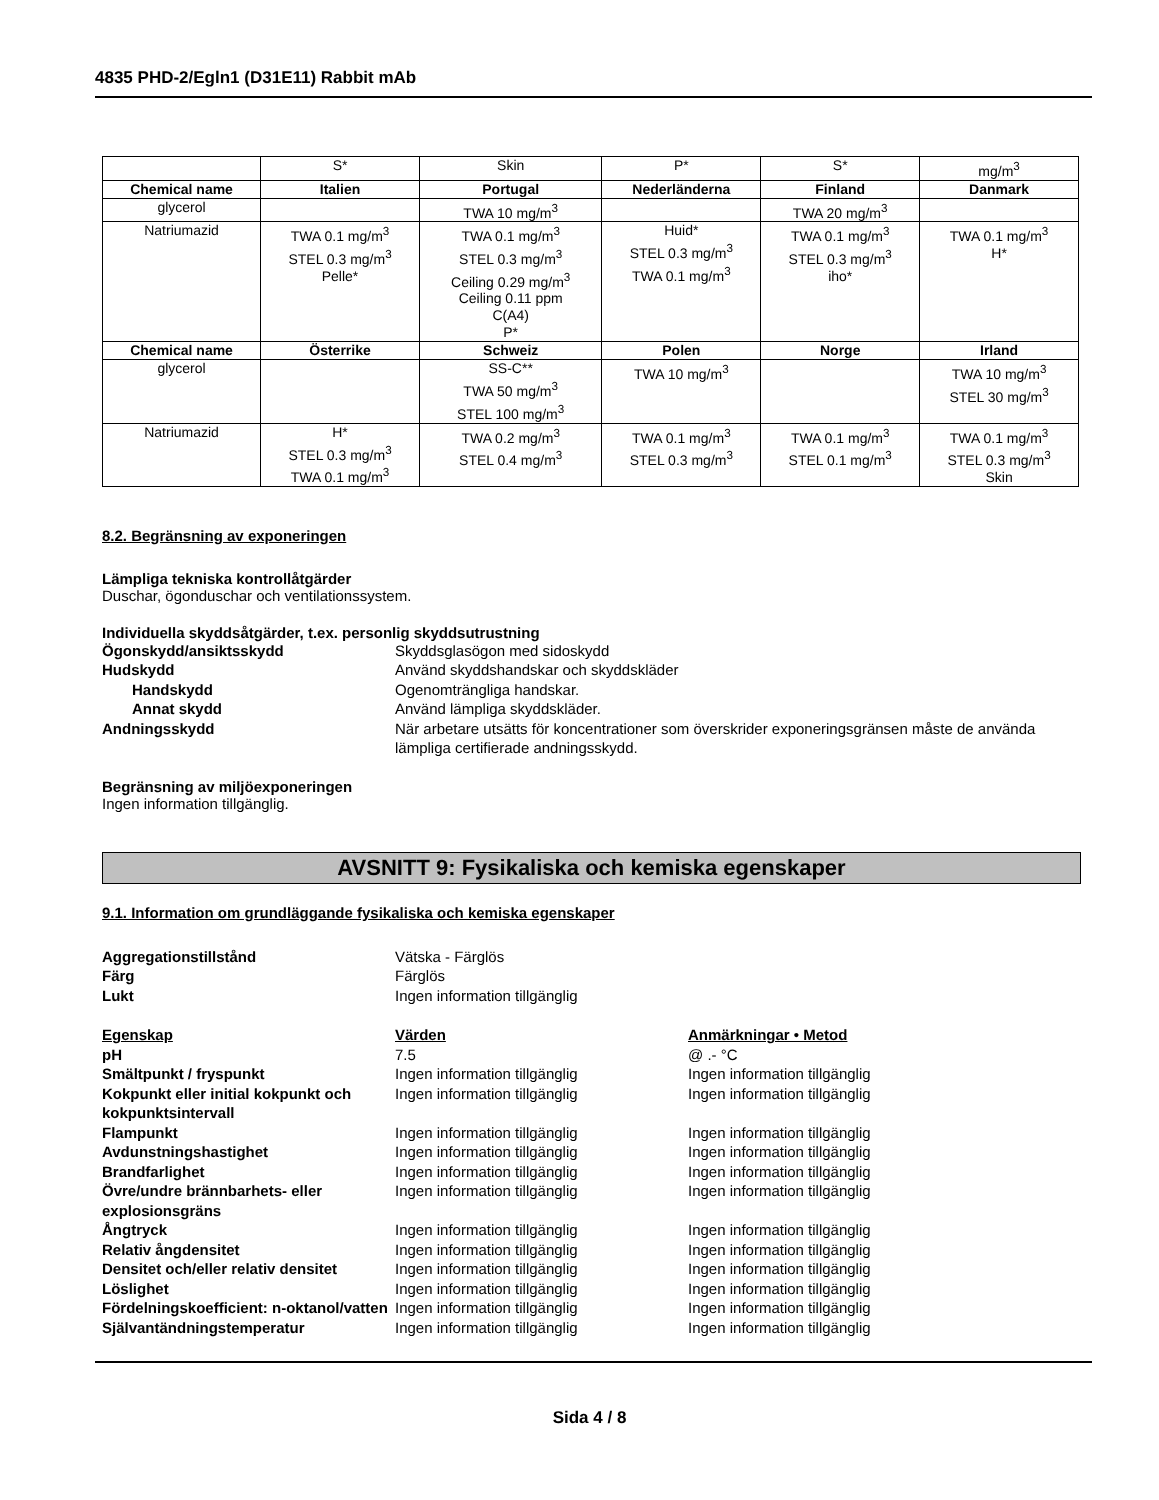4835 PHD-2/Egln1 (D31E11) Rabbit mAb
| | S* | Skin | P* | S* | mg/m<sup>3</sup> |
| Chemical name | Italien | Portugal | Nederländerna | Finland | Danmark |
| glycerol | | TWA 10 mg/m<sup>3</sup> | | TWA 20 mg/m<sup>3</sup> | |
| Natriumazid | TWA 0.1 mg/m<sup>3</sup> STEL 0.3 mg/m<sup>3</sup> Pelle* | TWA 0.1 mg/m<sup>3</sup> STEL 0.3 mg/m<sup>3</sup> Ceiling 0.29 mg/m<sup>3</sup> Ceiling 0.11 ppm C(A4) P* | Huid* STEL 0.3 mg/m<sup>3</sup> TWA 0.1 mg/m<sup>3</sup> | TWA 0.1 mg/m<sup>3</sup> STEL 0.3 mg/m<sup>3</sup> iho* | TWA 0.1 mg/m<sup>3</sup> H* |
| Chemical name | Österrike | Schweiz | Polen | Norge | Irland |
| glycerol | | SS-C** TWA 50 mg/m<sup>3</sup> STEL 100 mg/m<sup>3</sup> | TWA 10 mg/m<sup>3</sup> | | TWA 10 mg/m<sup>3</sup> STEL 30 mg/m<sup>3</sup> |
| Natriumazid | H* STEL 0.3 mg/m<sup>3</sup> TWA 0.1 mg/m<sup>3</sup> | TWA 0.2 mg/m<sup>3</sup> STEL 0.4 mg/m<sup>3</sup> | TWA 0.1 mg/m<sup>3</sup> STEL 0.3 mg/m<sup>3</sup> | TWA 0.1 mg/m<sup>3</sup> STEL 0.1 mg/m<sup>3</sup> | TWA 0.1 mg/m<sup>3</sup> STEL 0.3 mg/m<sup>3</sup> Skin |
8.2. Begränsning av exponeringen
Lämpliga tekniska kontrollåtgärder
Duschar, ögonduschar och ventilationssystem.
Individuella skyddsåtgärder, t.ex. personlig skyddsutrustning
Ögonskydd/ansiktsskydd
Skyddsglasögon med sidoskydd
Hudskydd
Använd skyddshandskar och skyddskläder
Handskydd
Ogenomträngliga handskar.
Annat skydd
Använd lämpliga skyddskläder.
Andningsskydd
När arbetare utsätts för koncentrationer som överskrider exponeringsgränsen måste de använda lämpliga certifierade andningsskydd.
Begränsning av miljöexponeringen
Ingen information tillgänglig.
AVSNITT 9: Fysikaliska och kemiska egenskaper
9.1. Information om grundläggande fysikaliska och kemiska egenskaper
Aggregationstillstånd
Vätska - Färglös
Färg
Färglös
Lukt
Ingen information tillgänglig
Egenskap
Värden
Anmärkningar • Metod
pH
7.5
@ .- °C
Smältpunkt / fryspunkt
Ingen information tillgänglig
Ingen information tillgänglig
Kokpunkt eller initial kokpunkt och kokpunktsintervall
Ingen information tillgänglig
Ingen information tillgänglig
Flampunkt
Ingen information tillgänglig
Ingen information tillgänglig
Avdunstningshastighet
Ingen information tillgänglig
Ingen information tillgänglig
Brandfarlighet
Ingen information tillgänglig
Ingen information tillgänglig
Övre/undre brännbarhets- eller explosionsgräns
Ingen information tillgänglig
Ingen information tillgänglig
Ångtryck
Ingen information tillgänglig
Ingen information tillgänglig
Relativ ångdensitet
Ingen information tillgänglig
Ingen information tillgänglig
Densitet och/eller relativ densitet
Ingen information tillgänglig
Ingen information tillgänglig
Löslighet
Ingen information tillgänglig
Ingen information tillgänglig
Fördelningskoefficient: n-oktanol/vatten
Ingen information tillgänglig
Ingen information tillgänglig
Självantändningstemperatur
Ingen information tillgänglig
Ingen information tillgänglig
Sida 4 / 8